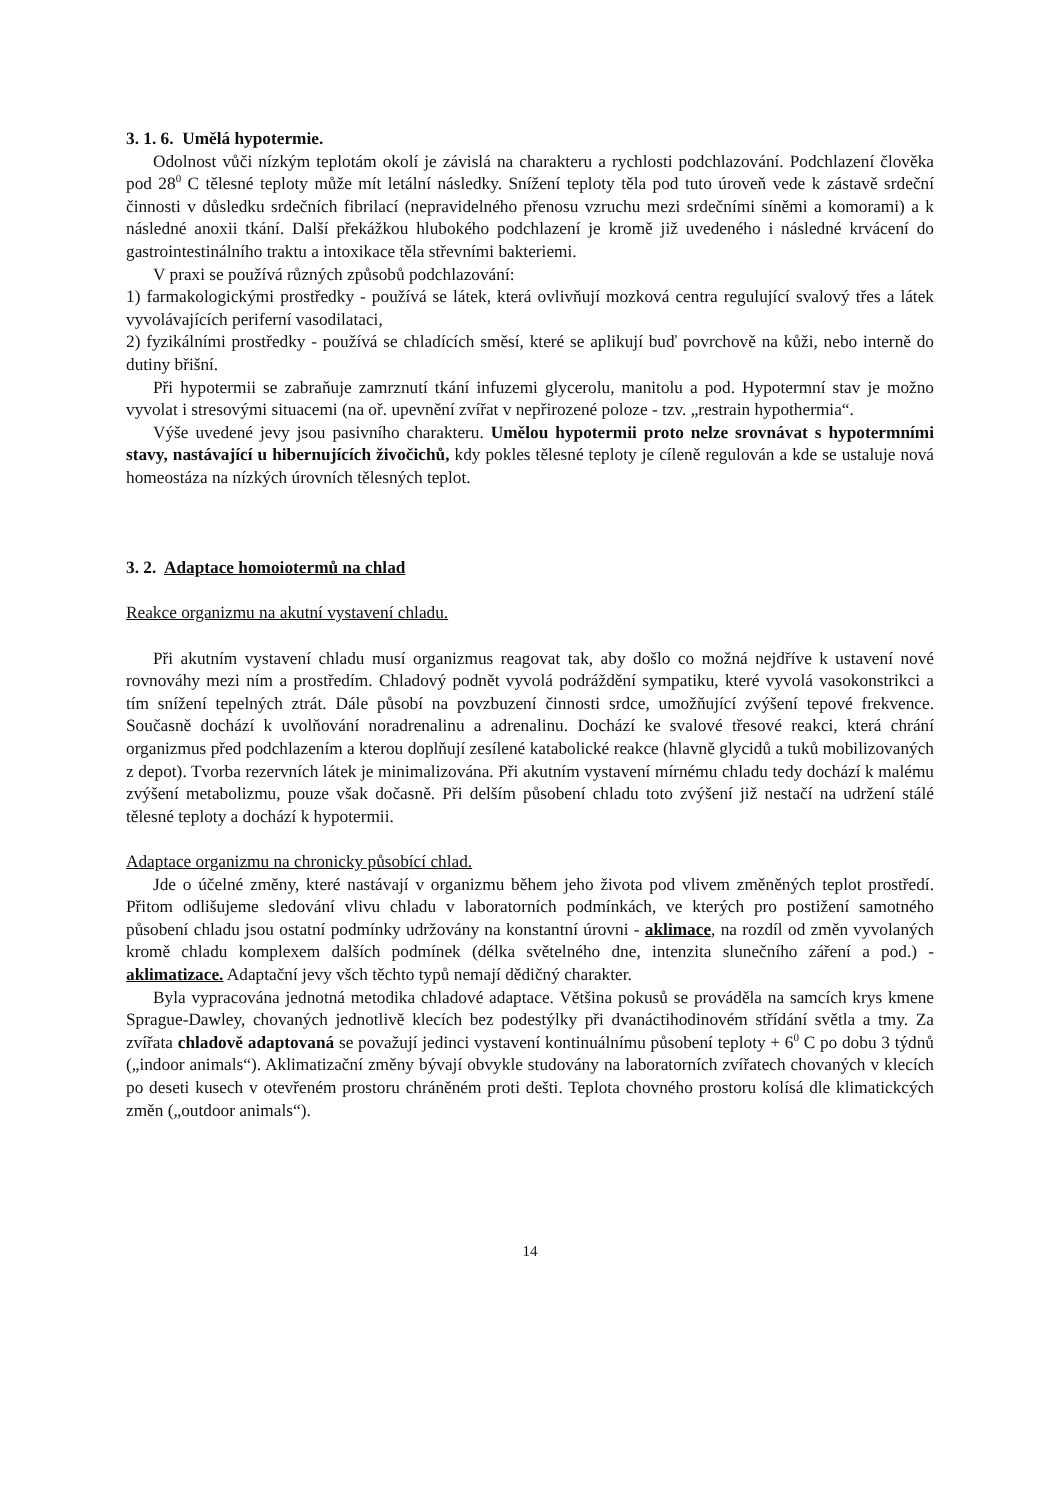3. 1. 6. Umělá hypotermie.
Odolnost vůči nízkým teplotám okolí je závislá na charakteru a rychlosti podchlazování. Podchlazení člověka pod 28<sup>0</sup> C tělesné teploty může mít letální následky. Snížení teploty těla pod tuto úroveň vede k zástavě srdeční činnosti v důsledku srdečních fibrilací (nepravidelného přenosu vzruchu mezi srdečními síněmi a komorami) a k následné anoxii tkání. Další překážkou hlubokého podchlazení je kromě již uvedeného i následné krvácení do gastrointestinálního traktu a intoxikace těla střevními bakteriemi.
V praxi se používá různých způsobů podchlazování:
1) farmakologickými prostředky - používá se látek, která ovlivňují mozková centra regulující svalový třes a látek vyvolávajících periferní vasodilataci,
2) fyzikálními prostředky - používá se chladících směsí, které se aplikují buď povrchově na kůži, nebo interně do dutiny břišní.
Při hypotermii se zabraňuje zamrznutí tkání infuzemi glycerolu, manitolu a pod. Hypotermní stav je možno vyvolat i stresovými situacemi (na oř. upevnění zvířat v nepřirozené poloze - tzv. „restrain hypothermia“.
Výše uvedené jevy jsou pasivního charakteru. Umělou hypotermii proto nelze srovnávat s hypotermními stavy, nastávající u hibernujících živočichů, kdy pokles tělesné teploty je cíleně regulován a kde se ustaluje nová homeostáza na nízkých úrovních tělesných teplot.
3. 2. Adaptace homoiotermů na chlad
Reakce organizmu na akutní vystavení chladu.
Při akutním vystavení chladu musí organizmus reagovat tak, aby došlo co možná nejdříve k ustavení nové rovnováhy mezi ním a prostředím. Chladový podnět vyvolá podráždění sympatiku, které vyvolá vasokonstrikci a tím snížení tepelných ztrát. Dále působí na povzbuzení činnosti srdce, umožňující zvýšení tepové frekvence. Současně dochází k uvolňování noradrenalinu a adrenalinu. Dochází ke svalové třesové reakci, která chrání organizmus před podchlazením a kterou doplňují zesílené katabolické reakce (hlavně glycidů a tuků mobilizovaných z depot). Tvorba rezervních látek je minimalizována. Při akutním vystavení mírnému chladu tedy dochází k malému zvýšení metabolizmu, pouze však dočasně. Při delším působení chladu toto zvýšení již nestačí na udržení stálé tělesné teploty a dochází k hypotermii.
Adaptace organizmu na chronicky působící chlad.
Jde o účelné změny, které nastávají v organizmu během jeho života pod vlivem změněných teplot prostředí. Přitom odlišujeme sledování vlivu chladu v laboratorních podmínkách, ve kterých pro postižení samotného působení chladu jsou ostatní podmínky udržovány na konstantní úrovni - aklimace, na rozdíl od změn vyvolaných kromě chladu komplexem dalších podmínek (délka světelného dne, intenzita slunečního záření a pod.) - aklimatizace. Adaptační jevy všch těchto typů nemají dědičný charakter.
Byla vypracována jednotná metodika chladové adaptace. Většina pokusů se prováděla na samcích krys kmene Sprague-Dawley, chovaných jednotlivě klecích bez podestýlky při dvanáctihodinovém střídání světla a tmy. Za zvířata chladově adaptovaná se považují jedinci vystavení kontinuálnímu působení teploty + 6<sup>0</sup> C po dobu 3 týdnů („indoor animals“). Aklimatizační změny bývají obvykle studovány na laboratorních zvířatech chovaných v klecích po deseti kusech v otevřeném prostoru chráněném proti dešti. Teplota chovného prostoru kolísá dle klimatickcých změn („outdoor animals“).
14